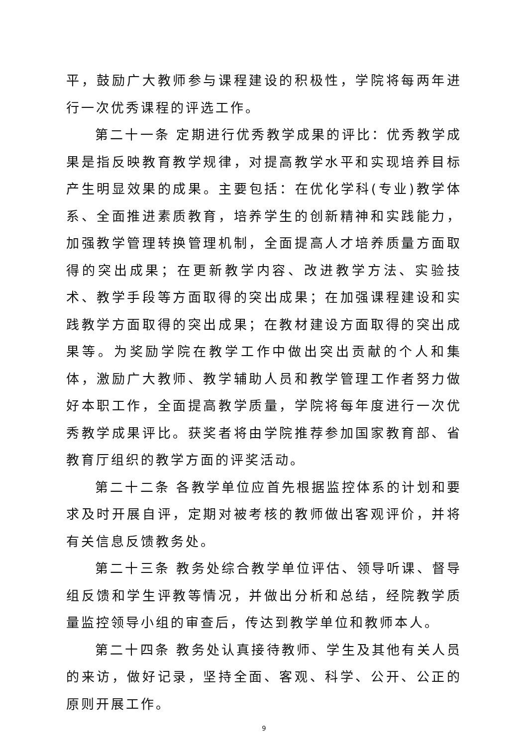平，鼓励广大教师参与课程建设的积极性，学院将每两年进行一次优秀课程的评选工作。
第二十一条 定期进行优秀教学成果的评比：优秀教学成果是指反映教育教学规律，对提高教学水平和实现培养目标产生明显效果的成果。主要包括：在优化学科(专业)教学体系、全面推进素质教育，培养学生的创新精神和实践能力，加强教学管理转换管理机制，全面提高人才培养质量方面取得的突出成果；在更新教学内容、改进教学方法、实验技术、教学手段等方面取得的突出成果；在加强课程建设和实践教学方面取得的突出成果；在教材建设方面取得的突出成果等。为奖励学院在教学工作中做出突出贡献的个人和集体，激励广大教师、教学辅助人员和教学管理工作者努力做好本职工作，全面提高教学质量，学院将每年度进行一次优秀教学成果评比。获奖者将由学院推荐参加国家教育部、省教育厅组织的教学方面的评奖活动。
第二十二条 各教学单位应首先根据监控体系的计划和要求及时开展自评，定期对被考核的教师做出客观评价，并将有关信息反馈教务处。
第二十三条 教务处综合教学单位评估、领导听课、督导组反馈和学生评教等情况，并做出分析和总结，经院教学质量监控领导小组的审查后，传达到教学单位和教师本人。
第二十四条 教务处认真接待教师、学生及其他有关人员的来访，做好记录，坚持全面、客观、科学、公开、公正的原则开展工作。
9